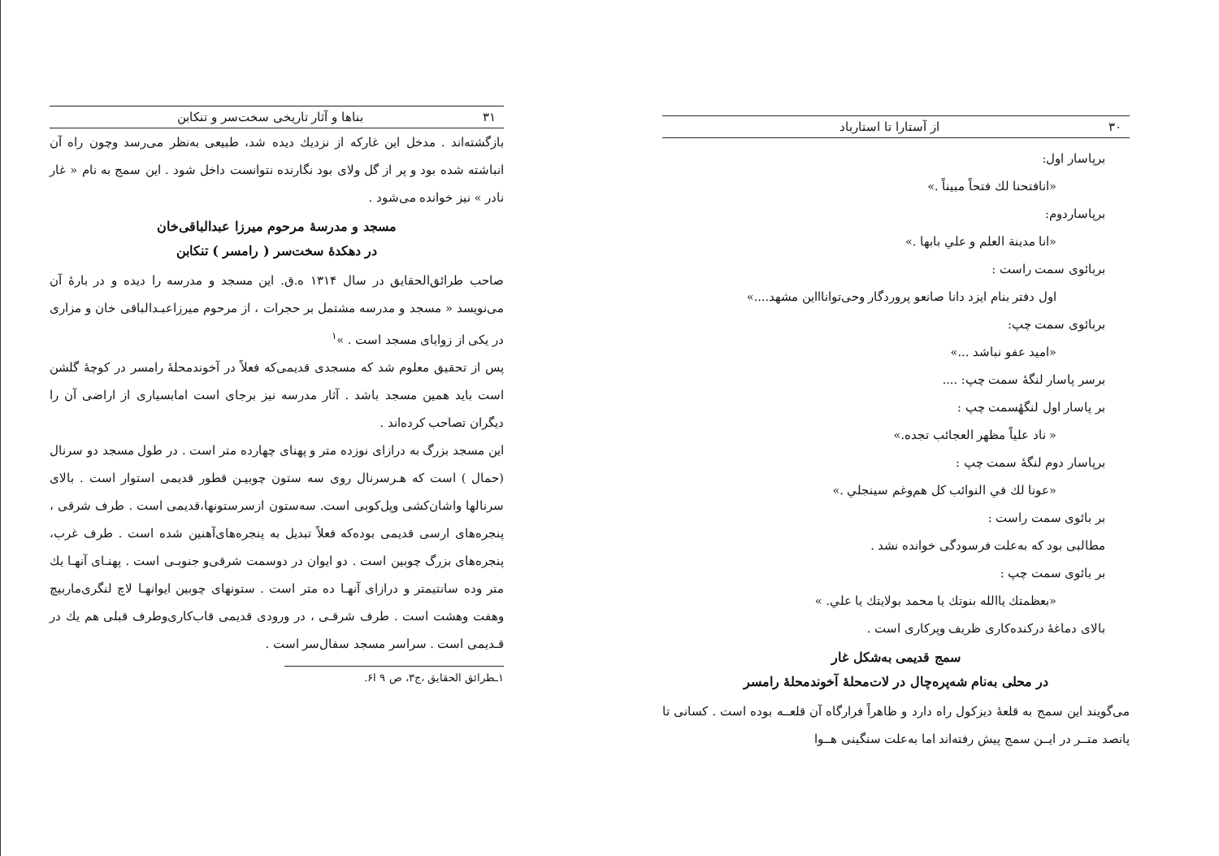۳۰ از آستارا تا استارباد
برپاسار اول:
«انافتحنا لك فتحاً مبيناً .»
برپاساردوم:
«انا مدينة العلم و علي بابها .»
بربائوی سمت راست :
اول دفتر بنام ایزد دانا صانعو پروردگار وحی‌تواناااین مشهد....»
بربائوی سمت چپ:
«امید عفو نباشد ...»
برسر پاسار لنگهٔ سمت چپ: ....
بر پاسار اول لنگهٔسمت چپ :
« ناد علياً مظهر العجائب تجده.»
برپاسار دوم لنگهٔ سمت چپ :
«عونا لك في النوائب كل هم‌وغم سينجلي .»
بر بائوی سمت راست :
مطالبی بود که به‌علت فرسودگی خوانده نشد .
بر بائوی سمت چپ :
«بعظمتك ياالله بنوتك يا محمد بولايتك يا علي. »
بالای دماغهٔ درکنده‌کاری ظریف وپرکاری است .
سمج قدیمی به‌شکل غار
در محلی به‌نام شه‌پره‌چال در لات‌محلهٔ آخوندمحلهٔ رامسر
می‌گویند این سمج به قلعهٔ دیزکول راه دارد و ظاهراً فرارگاه آن قلعــه بوده است . کسانی تا پانصد متــر در ایــن سمج پیش رفته‌اند اما به‌علت سنگینی هــوا
۳۱ بناها و آثار تاریخی سخت‌سر و تنکابن
بازگشته‌اند . مدخل این غارکه از نزدیك دیده شد، طبیعی به‌نظر می‌رسد وچون راه آن انباشته شده بود و پر از گل ولای بود نگارنده نتوانست داخل شود . این سمج به نام « غار نادر » نیز خوانده می‌شود .
مسجد و مدرسهٔ مرحوم میرزا عبدالباقی‌خان
در دهکدهٔ سخت‌سر ( رامسر ) تنکابن
صاحب طرائق‌الحقایق در سال ۱۳۱۴ ه.ق. این مسجد و مدرسه را دیده و در بارهٔ آن می‌نویسد « مسجد و مدرسه مشتمل بر حجرات ، از مرحوم میرزاعبـدالباقی خان و مزاری در یکی از زوایای مسجد است . »<sup>۱</sup>
پس از تحقیق معلوم شد که مسجدی قدیمی‌که فعلاً در آخوندمحلهٔ رامسر در کوچهٔ گلشن است باید همین مسجد باشد . آثار مدرسه نیز برجای است امابسیاری از اراضی آن را دیگران تصاحب کرده‌اند .
این مسجد بزرگ به درازای نوزده متر و پهنای چهارده متر است . در طول مسجد دو سرنال (حمال ) است که هـرسرنال روی سه ستون چوبیـن قطور قدیمی استوار است . بالای سرنالها واشان‌کشی وپل‌کوبی است. سه‌ستون ازسرستونها،قدیمی است . طرف شرقی ، پنجره‌های ارسی قدیمی بوده‌که فعلاً تبدیل به پنجره‌های‌آهنین شده است . طرف غرب، پنجره‌های بزرگ چوبین است . دو ایوان در دوسمت شرقی‌و جنوبـی است . پهنـای آنهـا یك متر وده سانتیمتر و درازای آنهـا ده متر است . ستونهای چوبین ایوانهـا لاچ لنگری‌ماربیچ وهفت وهشت است . طرف شرقـی ، در ورودی قدیمی قاب‌کاری‌وطرف قبلی هم یك در قـدیمی است . سراسر مسجد سفال‌سر است .
۱ـطرائق الحقایق ،ج۳، ص ۹ ا۶.